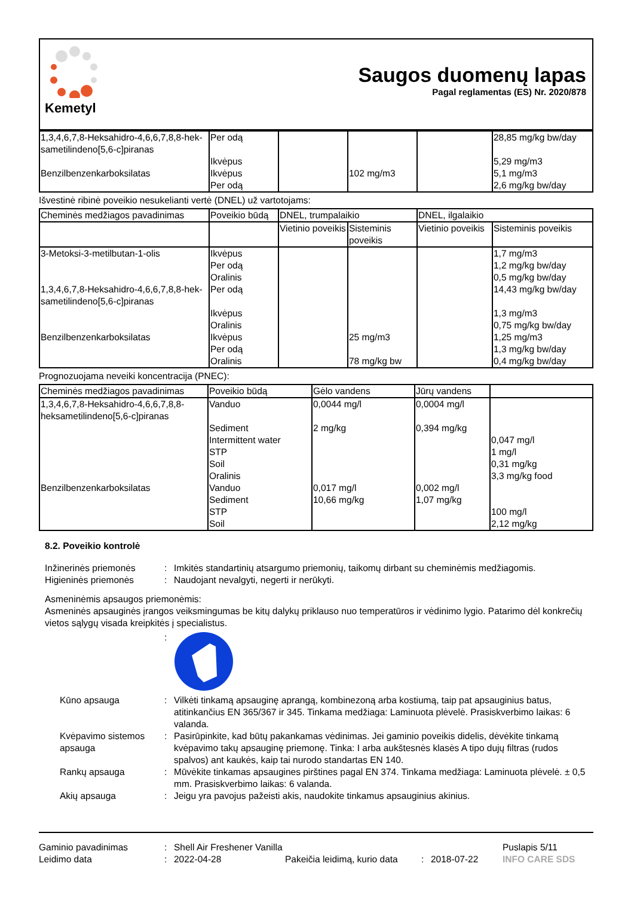Kemetyl
Saugos duomenų lapas
Pagal reglamentas (ES) Nr. 2020/878
| 1,3,4,6,7,8-Heksahidro-4,6,6,7,8,8-hek-sametilindeno[5,6-c]piranas Benzilbenzenkarboksilatas | Per odą Ikvėpus Ikvėpus Per odą | | 102 mg/m3 | | 28,85 mg/kg bw/day 5,29 mg/m3 5,1 mg/m3 2,6 mg/kg bw/day |
Išvestinė ribinė poveikio nesukelianti vertė (DNEL) už vartotojams:
| Cheminės medžiagos pavadinimas | Poveikio būdą | DNEL, trumpalaikio | | DNEL, ilgalaikio | |
| --- | --- | --- | --- | --- | --- |
| | | Vietinio poveikis | Sisteminis poveikis | Vietinio poveikis | Sisteminis poveikis |
| 3-Metoksi-3-metilbutan-1-olis 1,3,4,6,7,8-Heksahidro-4,6,6,7,8,8-hek-sametilindeno[5,6-c]piranas Benzilbenzenkarboksilatas | Ikvėpus Per odą Oralinis Per odą Ikvėpus Oralinis Ikvėpus Per odą Oralinis | | 25 mg/m3 78 mg/kg bw | | 1,7 mg/m3 1,2 mg/kg bw/day 0,5 mg/kg bw/day 14,43 mg/kg bw/day 1,3 mg/m3 0,75 mg/kg bw/day 1,25 mg/m3 1,3 mg/kg bw/day 0,4 mg/kg bw/day |
Prognozuojama neveiki koncentracija (PNEC):
| Cheminės medžiagos pavadinimas | Poveikio būdą | Gėlo vandens | Jūrų vandens | |
| --- | --- | --- | --- | --- |
| 1,3,4,6,7,8-Heksahidro-4,6,6,7,8,8-heksametilindeno[5,6-c]piranas Benzilbenzenkarboksilatas | Vanduo Sediment Intermittent water STP Soil Oralinis Vanduo Sediment STP Soil | 0,0044 mg/l 2 mg/kg 0,017 mg/l 10,66 mg/kg | 0,0004 mg/l 0,394 mg/kg 0,002 mg/l 1,07 mg/kg | 0,047 mg/l 1 mg/l 0,31 mg/kg 3,3 mg/kg food 100 mg/l 2,12 mg/kg |
8.2. Poveikio kontrolė
Inžinerinės priemonės : Imkitės standartinių atsargumo priemonių, taikomų dirbant su cheminėmis medžiagomis.
Higieninės priemonės : Naudojant nevalgyti, negerti ir nerūkyti.
Asmeninėmis apsaugos priemonėmis:
Asmeninės apsauginės įrangos veiksmingumas be kitų dalykų priklauso nuo temperatūros ir vėdinimo lygio. Patarimo dėl konkrečių vietos sąlygų visada kreipkitės į specialistus.
:
Kūno apsauga : Vilkėti tinkamą apsauginę aprangą, kombinezoną arba kostiumą, taip pat apsauginius batus, atitinkančius EN 365/367 ir 345. Tinkama medžiaga: Laminuota plėvelė. Prasiskverbimo laikas: 6 valanda.
Kvėpavimo sistemos apsauga
: Pasirūpinkite, kad būtų pakankamas vėdinimas. Jei gaminio poveikis didelis, dėvėkite tinkamą kvėpavimo takų apsauginę priemonę. Tinka: I arba aukštesnės klasės A tipo dujų filtras (rudos spalvos) ant kaukės, kaip tai nurodo standartas EN 140.
Rankų apsauga : Mūvėkite tinkamas apsaugines pirštines pagal EN 374. Tinkama medžiaga: Laminuota plėvelė. ± 0,5 mm. Prasiskverbimo laikas: 6 valanda.
Akių apsauga : Jeigu yra pavojus pažeisti akis, naudokite tinkamus apsauginius akinius.
Gaminio pavadinimas
Leidimo data
:
:
Shell Air Freshener Vanilla
2022-04-28
Pakeičia leidimą, kurio data
:
2018-07-22 Puslapis 5/11
INFO CARE SDS